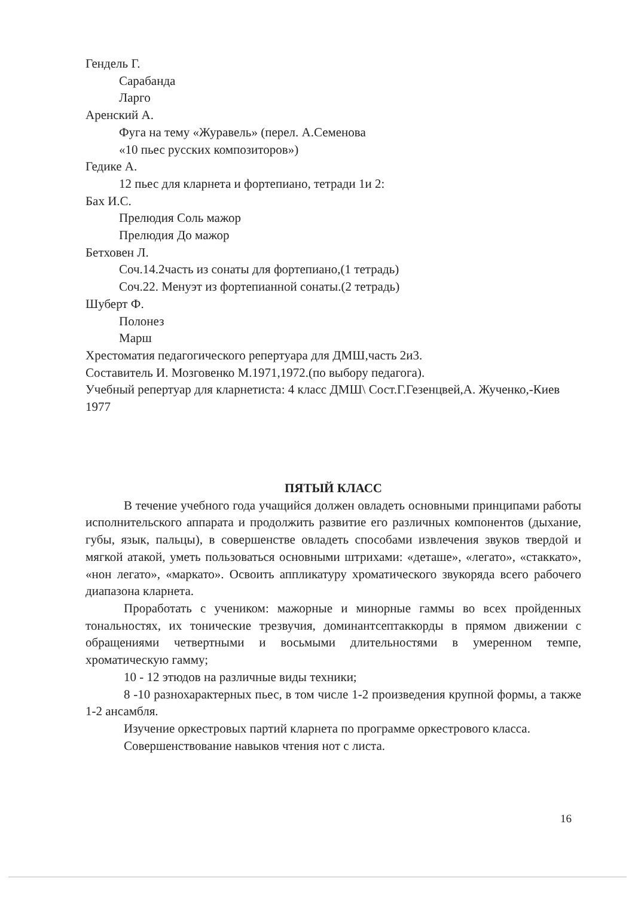Гендель Г.
Сарабанда
Ларго
Аренский А.
Фуга на тему «Журавель» (перел. А.Семенова
«10 пьес русских композиторов»)
Гедике А.
12 пьес для кларнета и фортепиано, тетради 1и 2:
Бах И.С.
Прелюдия Соль мажор
Прелюдия До мажор
Бетховен Л.
Соч.14.2часть из сонаты для фортепиано,(1 тетрадь)
Соч.22. Менуэт из фортепианной сонаты.(2 тетрадь)
Шуберт Ф.
Полонез
Марш
Хрестоматия педагогического репертуара для ДМШ,часть 2и3.
Составитель И. Мозговенко М.1971,1972.(по выбору педагога).
Учебный репертуар для кларнетиста: 4 класс ДМШ\ Сост.Г.Гезенцвей,А. Жученко,-Киев 1977
ПЯТЫЙ КЛАСС
В течение учебного года учащийся должен овладеть основными принципами работы исполнительского аппарата и продолжить развитие его различных компонентов (дыхание, губы, язык, пальцы), в совершенстве овладеть способами извлечения звуков твердой и мягкой атакой, уметь пользоваться основными штрихами: «деташе», «легато», «стаккато», «нон легато», «маркато». Освоить аппликатуру хроматического звукоряда всего рабочего диапазона кларнета.
Проработать с учеником: мажорные и минорные гаммы во всех пройденных тональностях, их тонические трезвучия, доминантсептаккорды в прямом движении с обращениями четвертными и восьмыми длительностями в умеренном темпе, хроматическую гамму;
10 - 12 этюдов на различные виды техники;
8 -10 разнохарактерных пьес, в том числе 1-2 произведения крупной формы, а также 1-2 ансамбля.
Изучение оркестровых партий кларнета по программе оркестрового класса.
Совершенствование навыков чтения нот с листа.
16